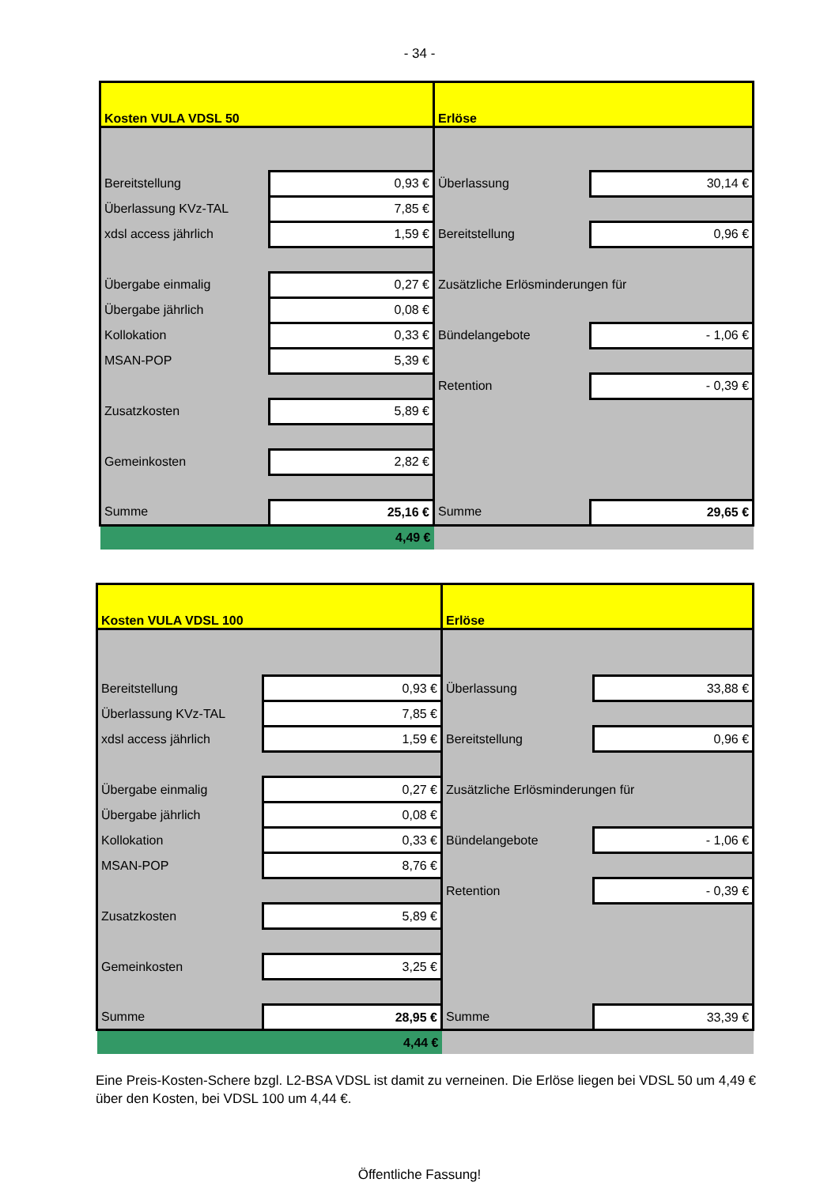- 34 -
| Kosten VULA VDSL 50 | | Erlöse | |
| Bereitstellung | 0,93 € | Überlassung | 30,14 € |
| Überlassung KVz-TAL | 7,85 € | | |
| xdsl access jährlich | 1,59 € | Bereitstellung | 0,96 € |
| Übergabe einmalig | 0,27 € | Zusätzliche Erlösminderungen für | |
| Übergabe jährlich | 0,08 € | | |
| Kollokation | 0,33 € | Bündelangebote | - 1,06 € |
| MSAN-POP | 5,39 € | | |
| | | Retention | - 0,39 € |
| Zusatzkosten | 5,89 € | | |
| Gemeinkosten | 2,82 € | | |
| Summe | 25,16 € | Summe | 29,65 € |
| 4,49 € | | | |
| Kosten VULA VDSL 100 | | Erlöse | |
| Bereitstellung | 0,93 € | Überlassung | 33,88 € |
| Überlassung KVz-TAL | 7,85 € | | |
| xdsl access jährlich | 1,59 € | Bereitstellung | 0,96 € |
| Übergabe einmalig | 0,27 € | Zusätzliche Erlösminderungen für | |
| Übergabe jährlich | 0,08 € | | |
| Kollokation | 0,33 € | Bündelangebote | - 1,06 € |
| MSAN-POP | 8,76 € | | |
| | | Retention | - 0,39 € |
| Zusatzkosten | 5,89 € | | |
| Gemeinkosten | 3,25 € | | |
| Summe | 28,95 € | Summe | 33,39 € |
| 4,44 € | | | |
Eine Preis-Kosten-Schere bzgl. L2-BSA VDSL ist damit zu verneinen. Die Erlöse liegen bei VDSL 50 um 4,49 € über den Kosten, bei VDSL 100 um 4,44 €.
Öffentliche Fassung!